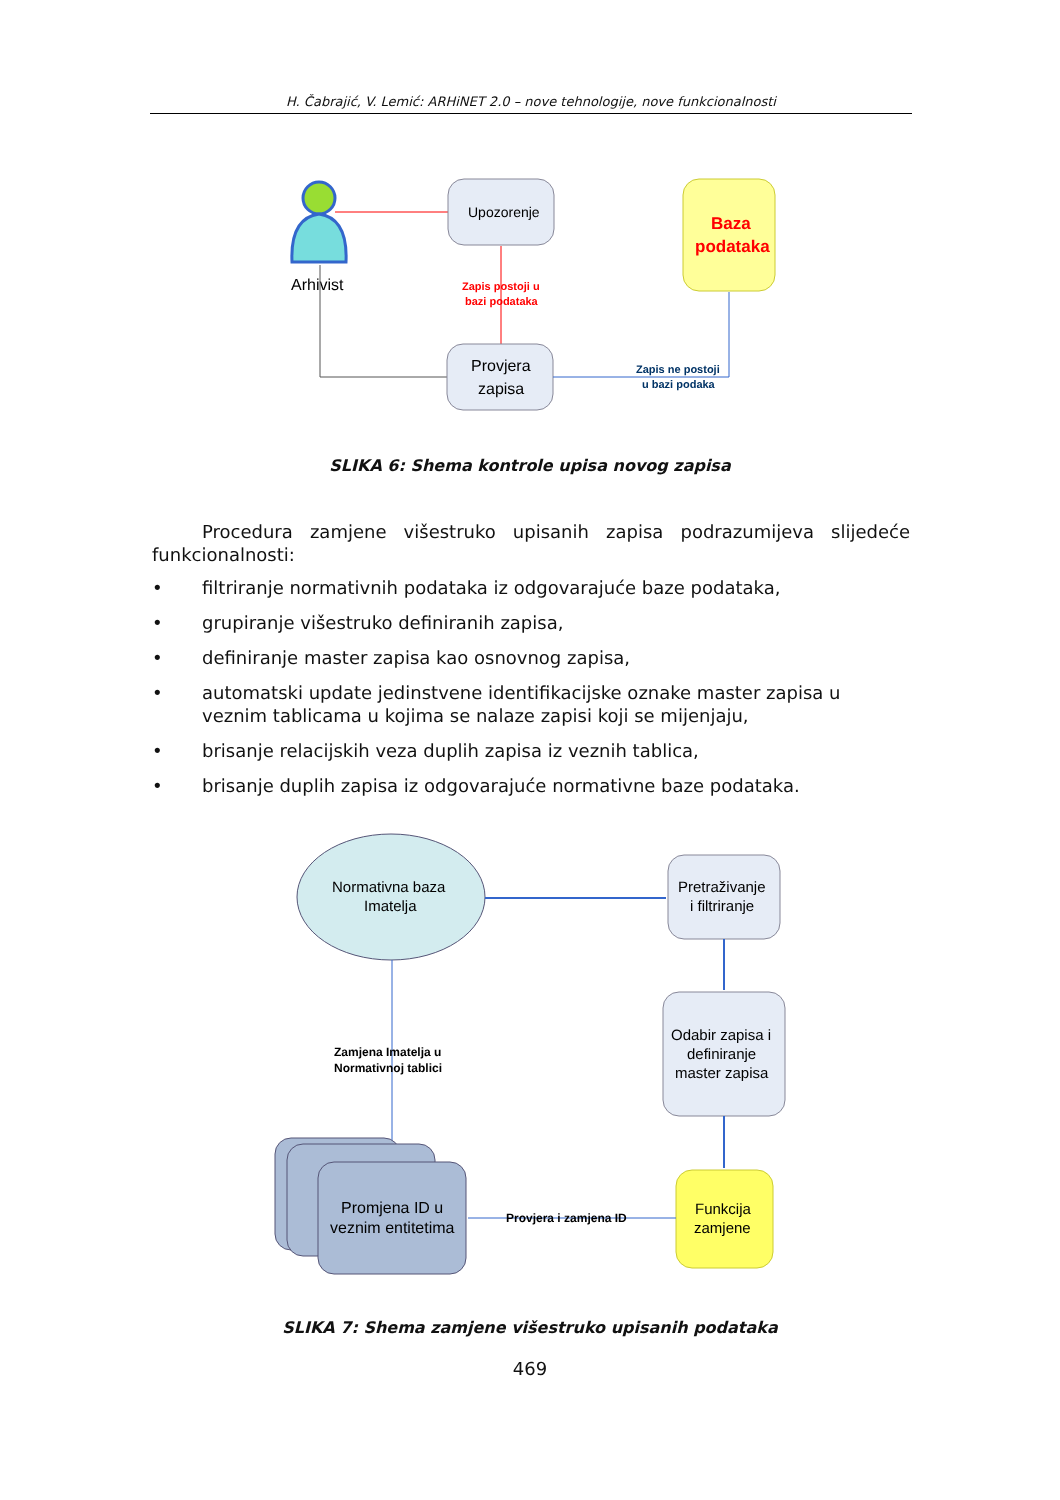H. Čabrajić, V. Lemić: ARHiNET 2.0 – nove tehnologije, nove funkcionalnosti
Arhivist
Upozorenje
Zapis postoji u
bazi podataka
Provjera
zapisa
Zapis ne postoji
u bazi podaka
Baza
podataka
SLIKA 6: Shema kontrole upisa novog zapisa
Procedura zamjene višestruko upisanih zapisa podrazumijeva slijedeće funkcionalnosti:
• filtriranje normativnih podataka iz odgovarajuće baze podataka,
• grupiranje višestruko definiranih zapisa,
• definiranje master zapisa kao osnovnog zapisa,
• automatski update jedinstvene identifikacijske oznake master zapisa u veznim tablicama u kojima se nalaze zapisi koji se mijenjaju,
• brisanje relacijskih veza duplih zapisa iz veznih tablica,
• brisanje duplih zapisa iz odgovarajuće normativne baze podataka.
Normativna baza
Imatelja
Pretraživanje
i filtriranje
Odabir zapisa i
definiranje
master zapisa
Funkcija
zamjene
Zamjena Imatelja u
Normativnoj tablici
Promjena ID u
veznim entitetima
Provjera i zamjena ID
SLIKA 7: Shema zamjene višestruko upisanih podataka
469